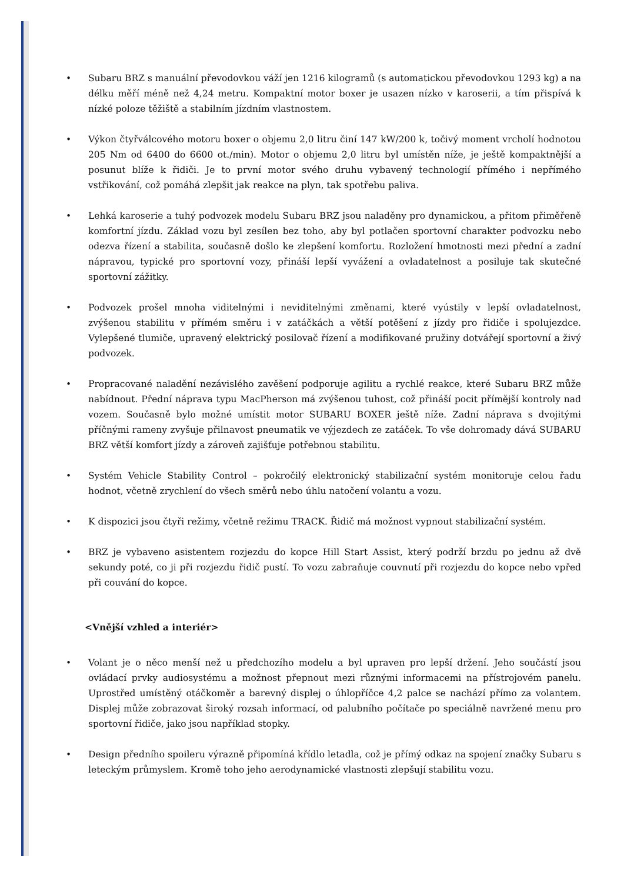• Subaru BRZ s manuální převodovkou váží jen 1216 kilogramů (s automatickou převodovkou 1293 kg) a na délku měří méně než 4,24 metru. Kompaktní motor boxer je usazen nízko v karoserii, a tím přispívá k nízké poloze těžiště a stabilním jízdním vlastnostem.
• Výkon čtyřválcového motoru boxer o objemu 2,0 litru činí 147 kW/200 k, točivý moment vrcholí hodnotou 205 Nm od 6400 do 6600 ot./min). Motor o objemu 2,0 litru byl umístěn níže, je ještě kompaktnější a posunut blíže k řidiči. Je to první motor svého druhu vybavený technologií přímého i nepřímého vstřikování, což pomáhá zlepšit jak reakce na plyn, tak spotřebu paliva.
• Lehká karoserie a tuhý podvozek modelu Subaru BRZ jsou naladěny pro dynamickou, a přitom přiměřeně komfortní jízdu. Základ vozu byl zesílen bez toho, aby byl potlačen sportovní charakter podvozku nebo odezva řízení a stabilita, současně došlo ke zlepšení komfortu. Rozložení hmotnosti mezi přední a zadní nápravou, typické pro sportovní vozy, přináší lepší vyvážení a ovladatelnost a posiluje tak skutečné sportovní zážitky.
• Podvozek prošel mnoha viditelnými i neviditelnými změnami, které vyústily v lepší ovladatelnost, zvýšenou stabilitu v přímém směru i v zatáčkách a větší potěšení z jízdy pro řidiče i spolujezdce. Vylepšené tlumiče, upravený elektrický posilovač řízení a modifikované pružiny dotvářejí sportovní a živý podvozek.
• Propracované naladění nezávislého zavěšení podporuje agilitu a rychlé reakce, které Subaru BRZ může nabídnout. Přední náprava typu MacPherson má zvýšenou tuhost, což přináší pocit přímější kontroly nad vozem. Současně bylo možné umístit motor SUBARU BOXER ještě níže. Zadní náprava s dvojitými příčnými rameny zvyšuje přilnavost pneumatik ve výjezdech ze zatáček. To vše dohromady dává SUBARU BRZ větší komfort jízdy a zároveň zajišťuje potřebnou stabilitu.
• Systém Vehicle Stability Control – pokročilý elektronický stabilizační systém monitoruje celou řadu hodnot, včetně zrychlení do všech směrů nebo úhlu natočení volantu a vozu.
• K dispozici jsou čtyři režimy, včetně režimu TRACK. Řidič má možnost vypnout stabilizační systém.
• BRZ je vybaveno asistentem rozjezdu do kopce Hill Start Assist, který podrží brzdu po jednu až dvě sekundy poté, co ji při rozjezdu řidič pustí. To vozu zabraňuje couvnutí při rozjezdu do kopce nebo vpřed při couvání do kopce.
<Vnější vzhled a interiér>
• Volant je o něco menší než u předchozího modelu a byl upraven pro lepší držení. Jeho součástí jsou ovládací prvky audiosystému a možnost přepnout mezi různými informacemi na přístrojovém panelu. Uprostřed umístěný otáčkoměr a barevný displej o úhlopříčce 4,2 palce se nachází přímo za volantem. Displej může zobrazovat široký rozsah informací, od palubního počítače po speciálně navržené menu pro sportovní řidiče, jako jsou například stopky.
• Design předního spoileru výrazně připomíná křídlo letadla, což je přímý odkaz na spojení značky Subaru s leteckým průmyslem. Kromě toho jeho aerodynamické vlastnosti zlepšují stabilitu vozu.